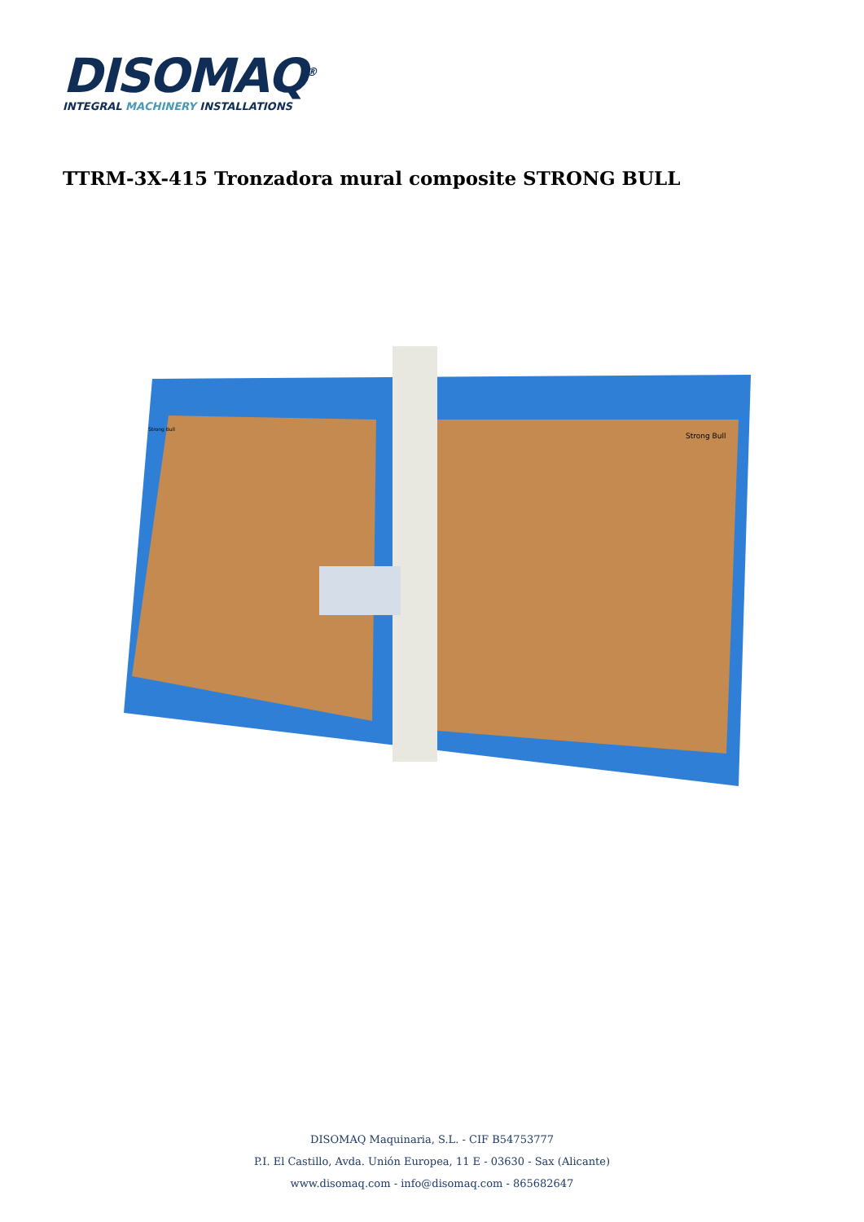DISOMAQ<sup>®</sup>
INTEGRAL MACHINERY INSTALLATIONS
TTRM-3X-415 Tronzadora mural composite STRONG BULL
Strong Bull
Strong Bull
DISOMAQ Maquinaria, S.L. - CIF B54753777
P.I. El Castillo, Avda. Unión Europea, 11 E - 03630 - Sax (Alicante)
www.disomaq.com - info@disomaq.com - 865682647